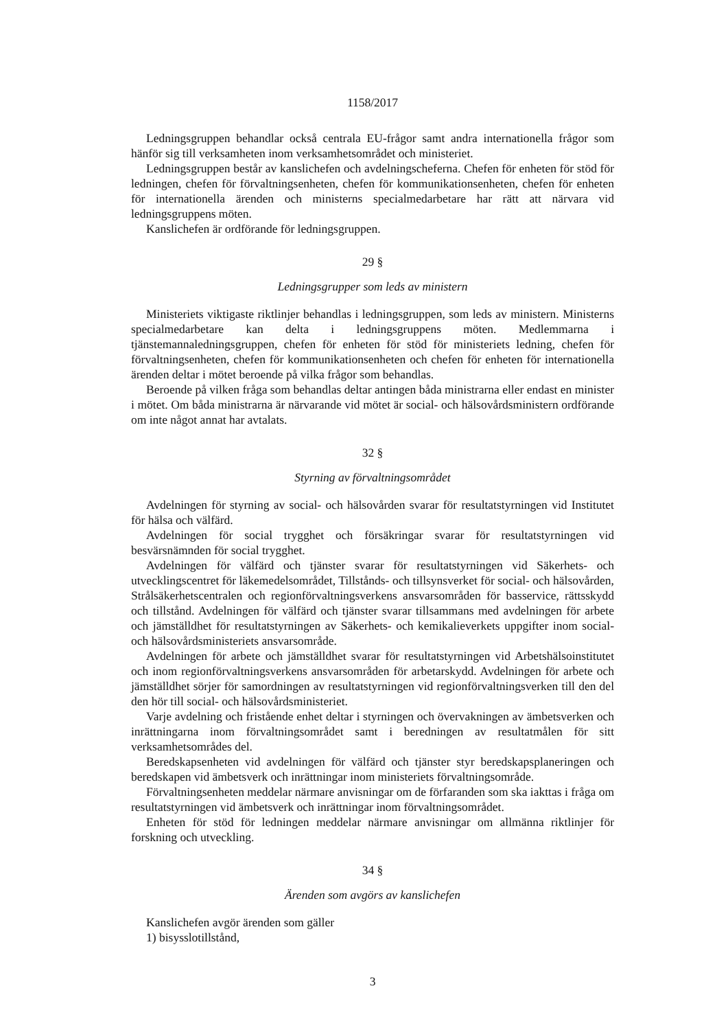1158/2017
Ledningsgruppen behandlar också centrala EU-frågor samt andra internationella frågor som hänför sig till verksamheten inom verksamhetsområdet och ministeriet.
Ledningsgruppen består av kanslichefen och avdelningscheferna. Chefen för enheten för stöd för ledningen, chefen för förvaltningsenheten, chefen för kommunikationsenheten, chefen för enheten för internationella ärenden och ministerns specialmedarbetare har rätt att närvara vid ledningsgruppens möten.
Kanslichefen är ordförande för ledningsgruppen.
29 §
Ledningsgrupper som leds av ministern
Ministeriets viktigaste riktlinjer behandlas i ledningsgruppen, som leds av ministern. Ministerns specialmedarbetare kan delta i ledningsgruppens möten. Medlemmarna i tjänstemannaledningsgruppen, chefen för enheten för stöd för ministeriets ledning, chefen för förvaltningsenheten, chefen för kommunikationsenheten och chefen för enheten för internationella ärenden deltar i mötet beroende på vilka frågor som behandlas.
Beroende på vilken fråga som behandlas deltar antingen båda ministrarna eller endast en minister i mötet. Om båda ministrarna är närvarande vid mötet är social- och hälsovårdsministern ordförande om inte något annat har avtalats.
32 §
Styrning av förvaltningsområdet
Avdelningen för styrning av social- och hälsovården svarar för resultatstyrningen vid Institutet för hälsa och välfärd.
Avdelningen för social trygghet och försäkringar svarar för resultatstyrningen vid besvärsnämnden för social trygghet.
Avdelningen för välfärd och tjänster svarar för resultatstyrningen vid Säkerhets- och utvecklingscentret för läkemedelsområdet, Tillstånds- och tillsynsverket för social- och hälsovården, Strålsäkerhetscentralen och regionförvaltningsverkens ansvarsområden för basservice, rättsskydd och tillstånd. Avdelningen för välfärd och tjänster svarar tillsammans med avdelningen för arbete och jämställdhet för resultatstyrningen av Säkerhets- och kemikalieverkets uppgifter inom social- och hälsovårdsministeriets ansvarsområde.
Avdelningen för arbete och jämställdhet svarar för resultatstyrningen vid Arbetshälsoinstitutet och inom regionförvaltningsverkens ansvarsområden för arbetarskydd. Avdelningen för arbete och jämställdhet sörjer för samordningen av resultatstyrningen vid regionförvaltningsverken till den del den hör till social- och hälsovårdsministeriet.
Varje avdelning och fristående enhet deltar i styrningen och övervakningen av ämbetsverken och inrättningarna inom förvaltningsområdet samt i beredningen av resultatmålen för sitt verksamhetsområdes del.
Beredskapsenheten vid avdelningen för välfärd och tjänster styr beredskapsplaneringen och beredskapen vid ämbetsverk och inrättningar inom ministeriets förvaltningsområde.
Förvaltningsenheten meddelar närmare anvisningar om de förfaranden som ska iakttas i fråga om resultatstyrningen vid ämbetsverk och inrättningar inom förvaltningsområdet.
Enheten för stöd för ledningen meddelar närmare anvisningar om allmänna riktlinjer för forskning och utveckling.
34 §
Ärenden som avgörs av kanslichefen
Kanslichefen avgör ärenden som gäller
1) bisysslotillstånd,
3